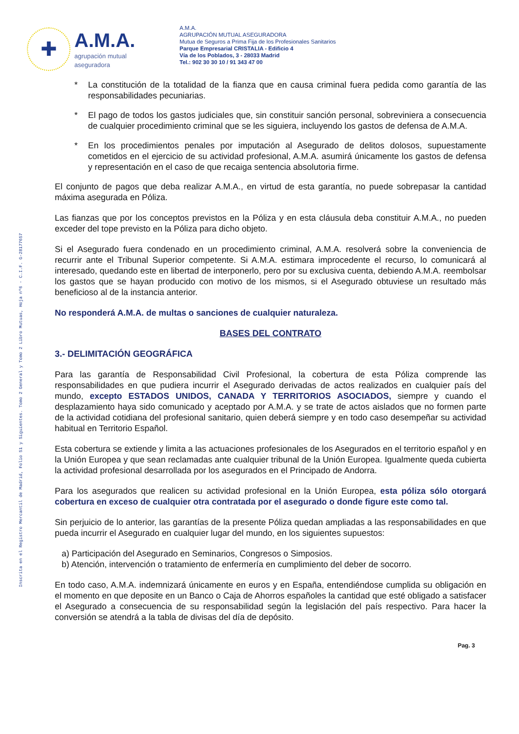✚
A.M.A.
agrupación mutual
aseguradora
A.M.A.
AGRUPACIÓN MUTUAL ASEGURADORA
Mutua de Seguros a Prima Fija de los Profesionales Sanitarios
Parque Empresarial CRISTALIA - Edificio 4
Vía de los Poblados, 3 - 28033 Madrid
Tel.: 902 30 30 10 / 91 343 47 00
Inscrita en el Registro Mercantil de Madrid, Folio 51 y Siguientes. Tomo 2 General y Tomo 2 Libro Mutuas, Hoja nº6 - C.I.F. G-28177657
* La constitución de la totalidad de la fianza que en causa criminal fuera pedida como garantía de las responsabilidades pecuniarias.
* El pago de todos los gastos judiciales que, sin constituir sanción personal, sobreviniera a consecuencia de cualquier procedimiento criminal que se les siguiera, incluyendo los gastos de defensa de A.M.A.
* En los procedimientos penales por imputación al Asegurado de delitos dolosos, supuestamente cometidos en el ejercicio de su actividad profesional, A.M.A. asumirá únicamente los gastos de defensa y representación en el caso de que recaiga sentencia absolutoria firme.
El conjunto de pagos que deba realizar A.M.A., en virtud de esta garantía, no puede sobrepasar la cantidad máxima asegurada en Póliza.
Las fianzas que por los conceptos previstos en la Póliza y en esta cláusula deba constituir A.M.A., no pueden exceder del tope previsto en la Póliza para dicho objeto.
Si el Asegurado fuera condenado en un procedimiento criminal, A.M.A. resolverá sobre la conveniencia de recurrir ante el Tribunal Superior competente. Si A.M.A. estimara improcedente el recurso, lo comunicará al interesado, quedando este en libertad de interponerlo, pero por su exclusiva cuenta, debiendo A.M.A. reembolsar los gastos que se hayan producido con motivo de los mismos, si el Asegurado obtuviese un resultado más beneficioso al de la instancia anterior.
No responderá A.M.A. de multas o sanciones de cualquier naturaleza.
BASES DEL CONTRATO
3.- DELIMITACIÓN GEOGRÁFICA
Para las garantía de Responsabilidad Civil Profesional, la cobertura de esta Póliza comprende las responsabilidades en que pudiera incurrir el Asegurado derivadas de actos realizados en cualquier país del mundo, excepto ESTADOS UNIDOS, CANADA Y TERRITORIOS ASOCIADOS, siempre y cuando el desplazamiento haya sido comunicado y aceptado por A.M.A. y se trate de actos aislados que no formen parte de la actividad cotidiana del profesional sanitario, quien deberá siempre y en todo caso desempeñar su actividad habitual en Territorio Español.
Esta cobertura se extiende y limita a las actuaciones profesionales de los Asegurados en el territorio español y en la Unión Europea y que sean reclamadas ante cualquier tribunal de la Unión Europea. Igualmente queda cubierta la actividad profesional desarrollada por los asegurados en el Principado de Andorra.
Para los asegurados que realicen su actividad profesional en la Unión Europea, esta póliza sólo otorgará cobertura en exceso de cualquier otra contratada por el asegurado o donde figure este como tal.
Sin perjuicio de lo anterior, las garantías de la presente Póliza quedan ampliadas a las responsabilidades en que pueda incurrir el Asegurado en cualquier lugar del mundo, en los siguientes supuestos:
a) Participación del Asegurado en Seminarios, Congresos o Simposios.
b) Atención, intervención o tratamiento de enfermería en cumplimiento del deber de socorro.
En todo caso, A.M.A. indemnizará únicamente en euros y en España, entendiéndose cumplida su obligación en el momento en que deposite en un Banco o Caja de Ahorros españoles la cantidad que esté obligado a satisfacer el Asegurado a consecuencia de su responsabilidad según la legislación del país respectivo. Para hacer la conversión se atendrá a la tabla de divisas del día de depósito.
Pag. 3